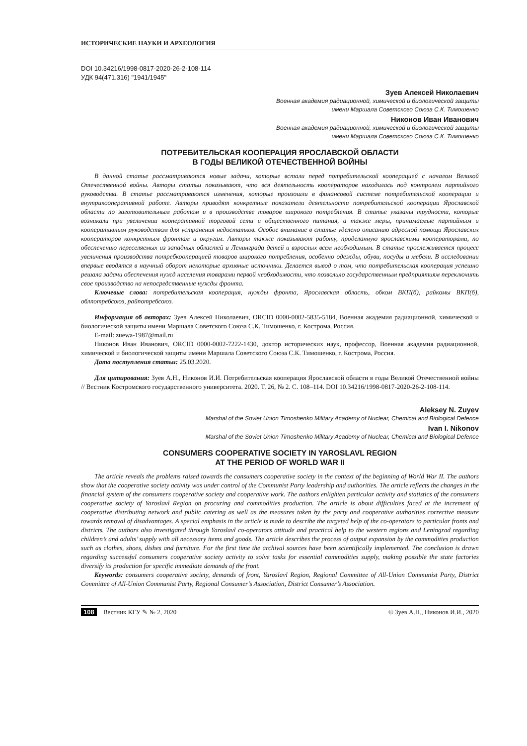ИСТОРИЧЕСКИЕ НАУКИ И АРХЕОЛОГИЯ
DOI 10.34216/1998-0817-2020-26-2-108-114
УДК 94(471.316) "1941/1945"
Зуев Алексей Николаевич
Военная академия радиационной, химической и биологической защиты
имени Маршала Советского Союза С.К. Тимошенко
Никонов Иван Иванович
Военная академия радиационной, химической и биологической защиты
имени Маршала Советского Союза С.К. Тимошенко
ПОТРЕБИТЕЛЬСКАЯ КООПЕРАЦИЯ ЯРОСЛАВСКОЙ ОБЛАСТИ
В ГОДЫ ВЕЛИКОЙ ОТЕЧЕСТВЕННОЙ ВОЙНЫ
В данной статье рассматриваются новые задачи, которые встали перед потребительской кооперацией с началом Великой Отечественной войны. Авторы статьи показывают, что вся деятельность кооператоров находилась под контролем партийного руководства. В статье рассматриваются изменения, которые произошли в финансовой системе потребительской кооперации и внутрикооперативной работе. Авторы приводят конкретные показатели деятельности потребительской кооперации Ярославской области по заготовительным работам и в производстве товаров широкого потребления. В статье указаны трудности, которые возникали при увеличении кооперативной торговой сети и общественного питания, а также меры, принимаемые партийным и кооперативным руководством для устранения недостатков. Особое внимание в статье уделено описанию адресной помощи Ярославских кооператоров конкретным фронтам и округам. Авторы также показывают работу, проделанную ярославскими кооператорами, по обеспечению переселяемых из западных областей и Ленинграда детей и взрослых всем необходимым. В статье прослеживается процесс увеличения производства потребкооперацией товаров широкого потребления, особенно одежды, обуви, посуды и мебели. В исследовании впервые вводятся в научный оборот некоторые архивные источники. Делается вывод о том, что потребительская кооперация успешно решала задачи обеспечения нужд населения товарами первой необходимости, что позволило государственным предприятиям переключить свое производство на непосредственные нужды фронта.
Ключевые слова: потребительская кооперация, нужды фронта, Ярославская область, обком ВКП(б), райкомы ВКП(б), облпотребсоюз, райпотребсоюз.
Информация об авторах: Зуев Алексей Николаевич, ORCID 0000-0002-5835-5184, Военная академия радиационной, химической и биологической защиты имени Маршала Советского Союза С.К. Тимошенко, г. Кострома, Россия.
E-mail: zuewa-1987@mail.ru
Никонов Иван Иванович, ORCID 0000-0002-7222-1430, доктор исторических наук, профессор, Военная академия радиационной, химической и биологической защиты имени Маршала Советского Союза С.К. Тимошенко, г. Кострома, Россия.
Дата поступления статьи: 25.03.2020.
Для цитирования: Зуев А.Н., Никонов И.И. Потребительская кооперация Ярославской области в годы Великой Отечественной войны // Вестник Костромского государственного университета. 2020. Т. 26, № 2. С. 108–114. DOI 10.34216/1998-0817-2020-26-2-108-114.
Aleksey N. Zuyev
Marshal of the Soviet Union Timoshenko Military Academy of Nuclear, Chemical and Biological Defence
Ivan I. Nikonov
Marshal of the Soviet Union Timoshenko Military Academy of Nuclear, Chemical and Biological Defence
CONSUMERS COOPERATIVE SOCIETY IN YAROSLAVL REGION
AT THE PERIOD OF WORLD WAR II
The article reveals the problems raised towards the consumers cooperative society in the context of the beginning of World War II. The authors show that the cooperative society activity was under control of the Communist Party leadership and authorities. The article reflects the changes in the financial system of the consumers cooperative society and cooperative work. The authors enlighten particular activity and statistics of the consumers cooperative society of Yaroslavl Region on procuring and commodities production. The article is about difficulties faced at the increment of cooperative distributing network and public catering as well as the measures taken by the party and cooperative authorities corrective measure towards removal of disadvantages. A special emphasis in the article is made to describe the targeted help of the co-operators to particular fronts and districts. The authors also investigated through Yaroslavl co-operators attitude and practical help to the western regions and Leningrad regarding children’s and adults’ supply with all necessary items and goods. The article describes the process of output expansion by the commodities production such as clothes, shoes, dishes and furniture. For the first time the archival sources have been scientifically implemented. The conclusion is drawn regarding successful consumers cooperative society activity to solve tasks for essential commodities supply, making possible the state factories diversify its production for specific immediate demands of the front.
Keywords: consumers cooperative society, demands of front, Yaroslavl Region, Regional Committee of All-Union Communist Party, District Committee of All-Union Communist Party, Regional Consumer’s Association, District Consumer’s Association.
108 Вестник КГУ ✎ № 2, 2020 © Зуев А.Н., Никонов И.И., 2020